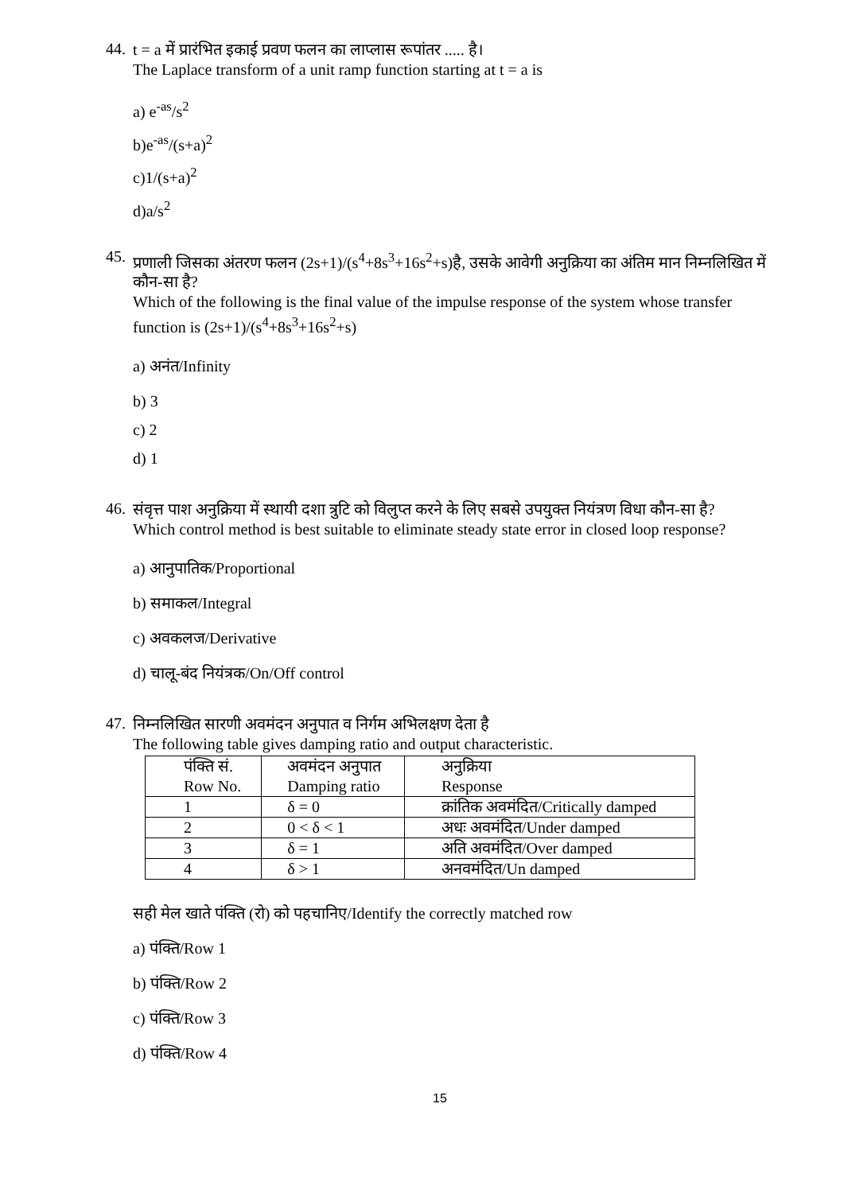44.
t = a में प्रारंभित इकाई प्रवण फलन का लाप्लास रूपांतर ..... है।
The Laplace transform of a unit ramp function starting at t = a is
a) e<sup>-as</sup>/s<sup>2</sup>
b)e<sup>-as</sup>/(s+a)<sup>2</sup>
c)1/(s+a)<sup>2</sup>
d)a/s<sup>2</sup>
45.
प्रणाली जिसका अंतरण फलन (2s+1)/(s<sup>4</sup>+8s<sup>3</sup>+16s<sup>2</sup>+s)है, उसके आवेगी अनुक्रिया का अंतिम मान निम्नलिखित में कौन-सा है?
Which of the following is the final value of the impulse response of the system whose transfer function is (2s+1)/(s<sup>4</sup>+8s<sup>3</sup>+16s<sup>2</sup>+s)
a) अनंत/Infinity
b) 3
c) 2
d) 1
46.
संवृत्त पाश अनुक्रिया में स्थायी दशा त्रुटि को विलुप्त करने के लिए सबसे उपयुक्त नियंत्रण विधा कौन-सा है?
Which control method is best suitable to eliminate steady state error in closed loop response?
a) आनुपातिक/Proportional
b) समाकल/Integral
c) अवकलज/Derivative
d) चालू-बंद नियंत्रक/On/Off control
47.
निम्नलिखित सारणी अवमंदन अनुपात व निर्गम अभिलक्षण देता है
The following table gives damping ratio and output characteristic.
| पंक्ति सं. Row No. | अवमंदन अनुपात Damping ratio | अनुक्रिया Response |
| 1 | δ = 0 | क्रांतिक अवमंदित/Critically damped |
| 2 | 0 < δ < 1 | अधः अवमंदित/Under damped |
| 3 | δ = 1 | अति अवमंदित/Over damped |
| 4 | δ > 1 | अनवमंदित/Un damped |
सही मेल खाते पंक्ति (रो) को पहचानिए/Identify the correctly matched row
a) पंक्ति/Row 1
b) पंक्ति/Row 2
c) पंक्ति/Row 3
d) पंक्ति/Row 4
15